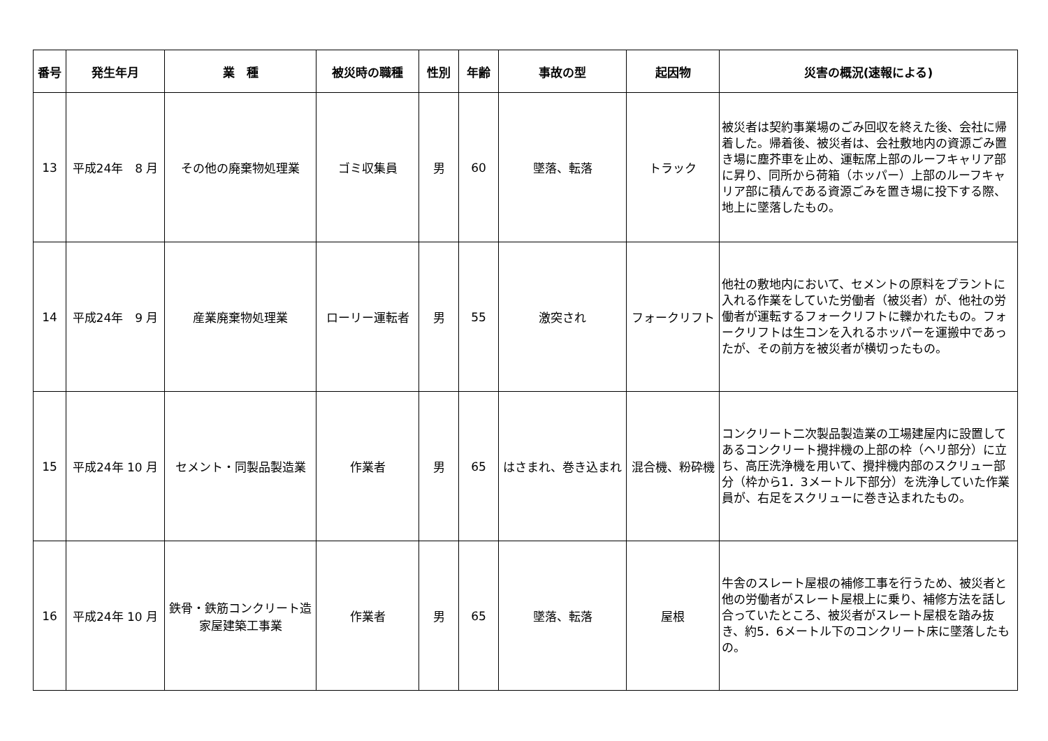| 番号 | 発生年月 | 業 種 | 被災時の職種 | 性別 | 年齢 | 事故の型 | 起因物 | 災害の概況(速報による) |
| --- | --- | --- | --- | --- | --- | --- | --- | --- |
| 13 | 平成24年 8 月 | その他の廃棄物処理業 | ゴミ収集員 | 男 | 60 | 墜落、転落 | トラック | 被災者は契約事業場のごみ回収を終えた後、会社に帰着した。帰着後、被災者は、会社敷地内の資源ごみ置き場に塵芥車を止め、運転席上部のルーフキャリア部に昇り、同所から荷箱（ホッパー）上部のルーフキャリア部に積んである資源ごみを置き場に投下する際、地上に墜落したもの。 |
| 14 | 平成24年 9 月 | 産業廃棄物処理業 | ローリー運転者 | 男 | 55 | 激突され | フォークリフト | 他社の敷地内において、セメントの原料をプラントに入れる作業をしていた労働者（被災者）が、他社の労働者が運転するフォークリフトに轢かれたもの。フォークリフトは生コンを入れるホッパーを運搬中であったが、その前方を被災者が横切ったもの。 |
| 15 | 平成24年 10 月 | セメント・同製品製造業 | 作業者 | 男 | 65 | はさまれ、巻き込まれ | 混合機、粉砕機 | コンクリート二次製品製造業の工場建屋内に設置してあるコンクリート攪拌機の上部の枠（ヘリ部分）に立ち、高圧洗浄機を用いて、攪拌機内部のスクリュー部分（枠から1．3メートル下部分）を洗浄していた作業員が、右足をスクリューに巻き込まれたもの。 |
| 16 | 平成24年 10 月 | 鉄骨・鉄筋コンクリート造家屋建築工事業 | 作業者 | 男 | 65 | 墜落、転落 | 屋根 | 牛舎のスレート屋根の補修工事を行うため、被災者と他の労働者がスレート屋根上に乗り、補修方法を話し合っていたところ、被災者がスレート屋根を踏み抜き、約5．6メートル下のコンクリート床に墜落したもの。 |